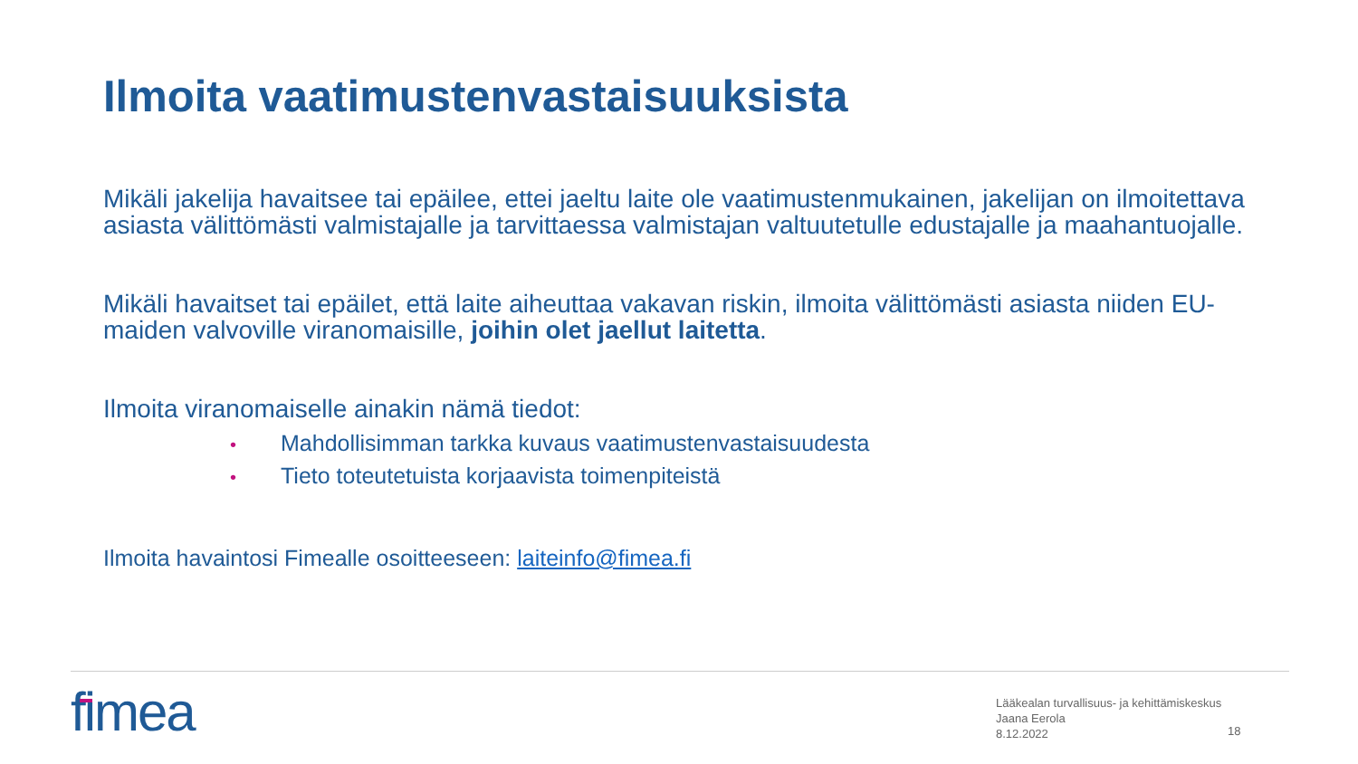Ilmoita vaatimustenvastaisuuksista
Mikäli jakelija havaitsee tai epäilee, ettei jaeltu laite ole vaatimustenmukainen, jakelijan on ilmoitettava asiasta välittömästi valmistajalle ja tarvittaessa valmistajan valtuutetulle edustajalle ja maahantuojalle.
Mikäli havaitset tai epäilet, että laite aiheuttaa vakavan riskin, ilmoita välittömästi asiasta niiden EU-maiden valvoville viranomaisille, joihin olet jaellut laitetta.
Ilmoita viranomaiselle ainakin nämä tiedot:
• Mahdollisimman tarkka kuvaus vaatimustenvastaisuudesta
• Tieto toteutetuista korjaavista toimenpiteistä
Ilmoita havaintosi Fimealle osoitteeseen: laiteinfo@fimea.fi
fimea
Lääkealan turvallisuus- ja kehittämiskeskus
Jaana Eerola
8.12.2022
18